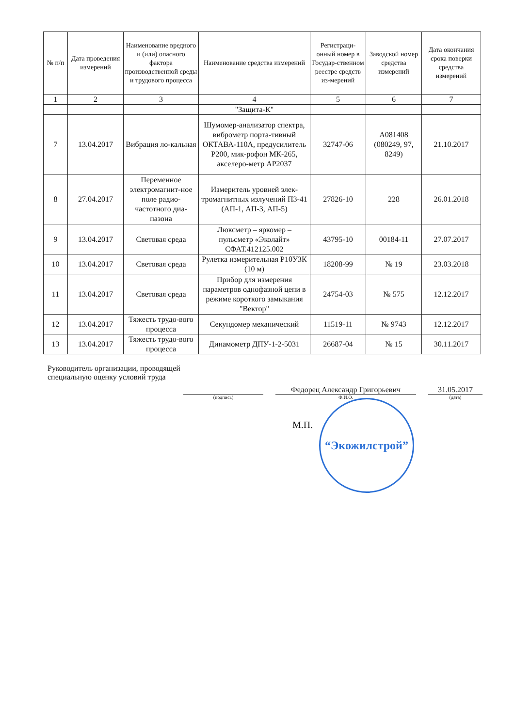| № п/п | Дата проведения измерений | Наименование вредного и (или) опасного фактора производственной среды и трудового процесса | Наименование средства измерений | Регистраци-онный номер в Государ-ственном реестре средств из-мерений | Заводской номер средства измерений | Дата окончания срока поверки средства измерений |
| --- | --- | --- | --- | --- | --- | --- |
| 1 | 2 | 3 | 4 | 5 | 6 | 7 |
| | | | "Защита-К" | | | |
| 7 | 13.04.2017 | Вибрация ло-кальная | Шумомер-анализатор спектра, виброметр порта-тивный ОКТАВА-110А, предусилитель Р200, мик-рофон МК-265, акселеро-метр АР2037 | 32747-06 | А081408 (080249, 97, 8249) | 21.10.2017 |
| 8 | 27.04.2017 | Переменное электромагнит-ное поле радио-частотного диа-пазона | Измеритель уровней элек-тромагнитных излучений П3-41 (АП-1, АП-3, АП-5) | 27826-10 | 228 | 26.01.2018 |
| 9 | 13.04.2017 | Световая среда | Люксметр – яркомер – пульсметр «Эколайт» СФАТ.412125.002 | 43795-10 | 00184-11 | 27.07.2017 |
| 10 | 13.04.2017 | Световая среда | Рулетка измерительная Р10УЗК (10 м) | 18208-99 | № 19 | 23.03.2018 |
| 11 | 13.04.2017 | Световая среда | Прибор для измерения параметров однофазной цепи в режиме короткого замыкания "Вектор" | 24754-03 | № 575 | 12.12.2017 |
| 12 | 13.04.2017 | Тяжесть трудо-вого процесса | Секундомер механический | 11519-11 | № 9743 | 12.12.2017 |
| 13 | 13.04.2017 | Тяжесть трудо-вого процесса | Динамометр ДПУ-1-2-5031 | 26687-04 | № 15 | 30.11.2017 |
Руководитель организации, проводящей
специальную оценку условий труда
(подпись)
Федорец Александр Григорьевич
Ф.И.О.
31.05.2017
(дата)
М.П.
“Экожилстрой”